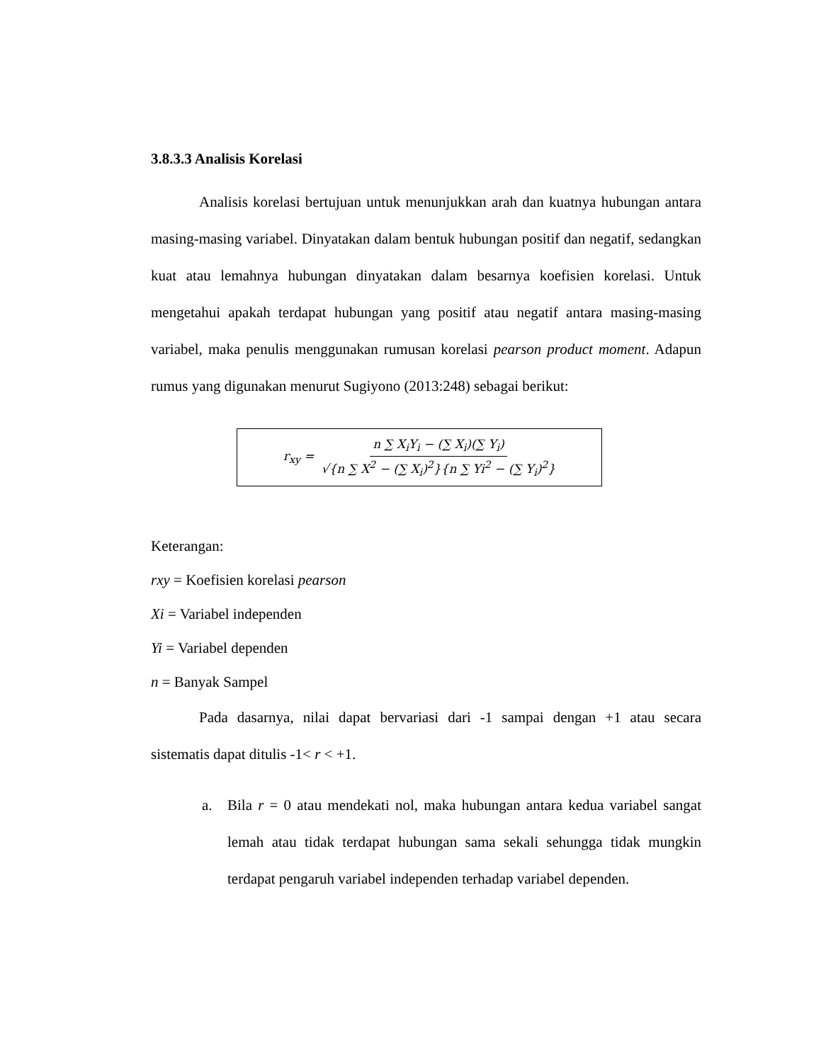3.8.3.3 Analisis Korelasi
Analisis korelasi bertujuan untuk menunjukkan arah dan kuatnya hubungan antara masing-masing variabel. Dinyatakan dalam bentuk hubungan positif dan negatif, sedangkan kuat atau lemahnya hubungan dinyatakan dalam besarnya koefisien korelasi. Untuk mengetahui apakah terdapat hubungan yang positif atau negatif antara masing-masing variabel, maka penulis menggunakan rumusan korelasi pearson product moment. Adapun rumus yang digunakan menurut Sugiyono (2013:248) sebagai berikut:
r<sub>xy</sub> = n ∑ X<sub>i</sub>Y<sub>i</sub> − (∑ X<sub>i</sub>)(∑ Y<sub>i</sub>) √{n ∑ X<sup>2</sup> − (∑ X<sub>i</sub>)<sup>2</sup>}{n ∑ Yi<sup>2</sup> − (∑ Y<sub>i</sub>)<sup>2</sup>}
Keterangan:
rxy = Koefisien korelasi pearson
Xi = Variabel independen
Yi = Variabel dependen
n = Banyak Sampel
Pada dasarnya, nilai dapat bervariasi dari -1 sampai dengan +1 atau secara sistematis dapat ditulis -1< r < +1.
a. Bila r = 0 atau mendekati nol, maka hubungan antara kedua variabel sangat lemah atau tidak terdapat hubungan sama sekali sehungga tidak mungkin terdapat pengaruh variabel independen terhadap variabel dependen.